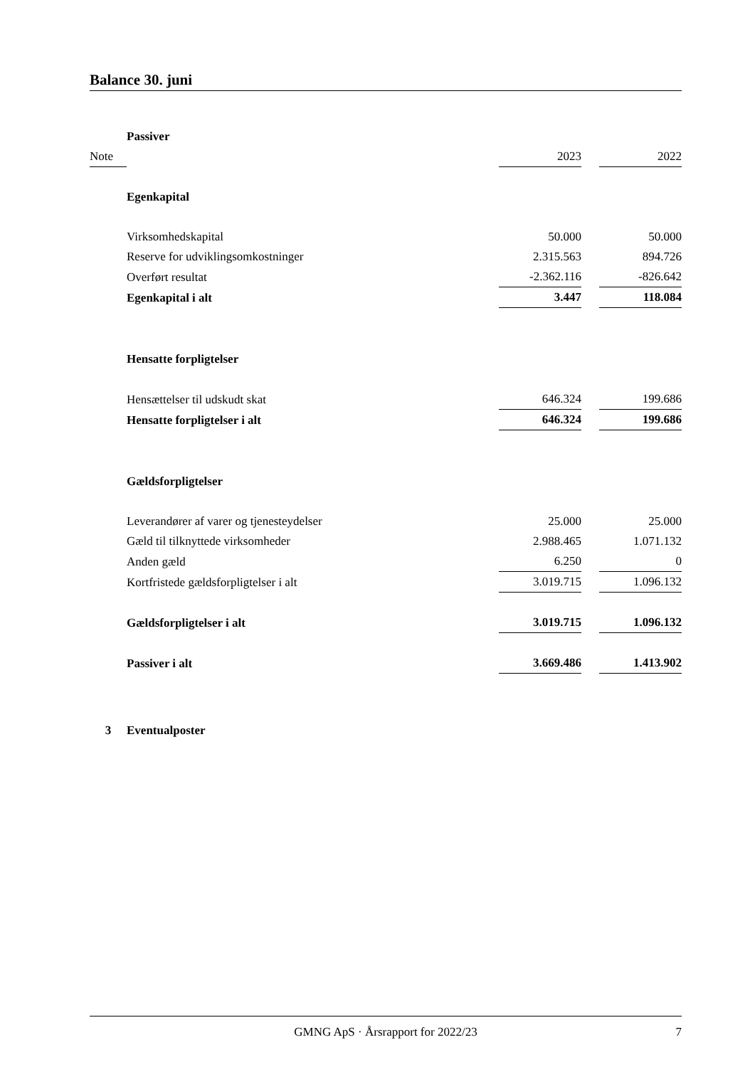Balance 30. juni
| | Passiver | | | |
| Note | | 2023 | | 2022 |
| | Egenkapital | | | |
| | Virksomhedskapital | 50.000 | | 50.000 |
| | Reserve for udviklingsomkostninger | 2.315.563 | | 894.726 |
| | Overført resultat | -2.362.116 | | -826.642 |
| | Egenkapital i alt | 3.447 | | 118.084 |
| | Hensatte forpligtelser | | | |
| | Hensættelser til udskudt skat | 646.324 | | 199.686 |
| | Hensatte forpligtelser i alt | 646.324 | | 199.686 |
| | Gældsforpligtelser | | | |
| | Leverandører af varer og tjenesteydelser | 25.000 | | 25.000 |
| | Gæld til tilknyttede virksomheder | 2.988.465 | | 1.071.132 |
| | Anden gæld | 6.250 | | 0 |
| | Kortfristede gældsforpligtelser i alt | 3.019.715 | | 1.096.132 |
| | Gældsforpligtelser i alt | 3.019.715 | | 1.096.132 |
| | Passiver i alt | 3.669.486 | | 1.413.902 |
| 3 | Eventualposter | | | |
GMNG ApS · Årsrapport for 2022/23 7